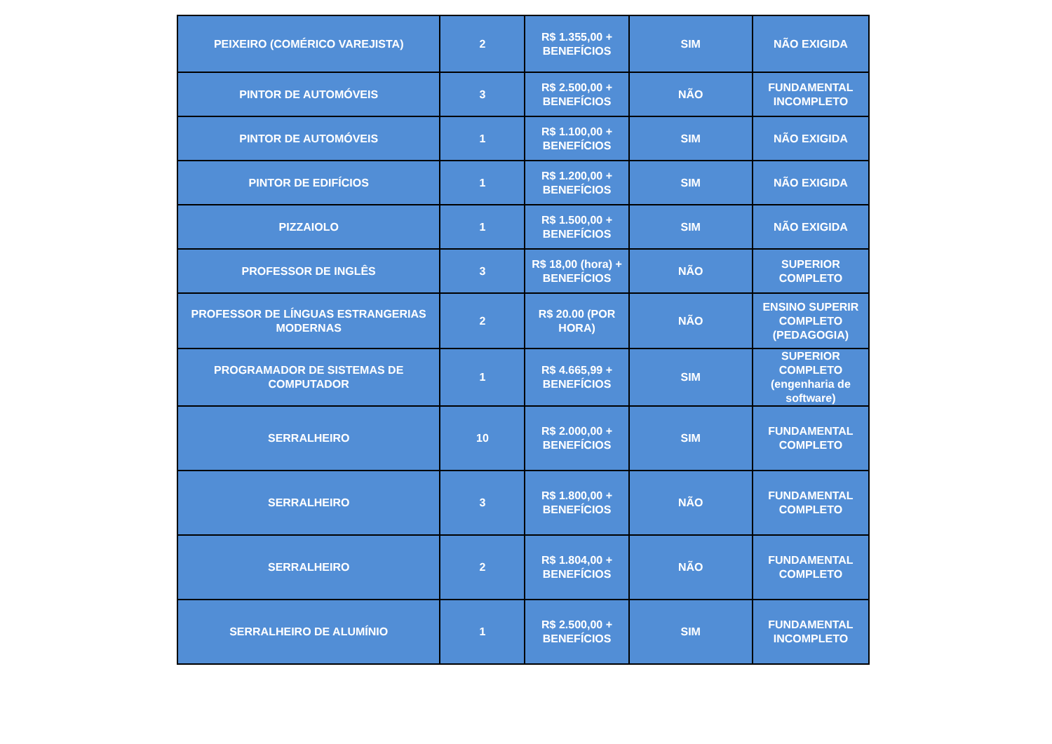| PEIXEIRO (COMÉRICO VAREJISTA) | 2 | R$ 1.355,00 + BENEFÍCIOS | SIM | NÃO EXIGIDA |
| PINTOR DE AUTOMÓVEIS | 3 | R$ 2.500,00 + BENEFÍCIOS | NÃO | FUNDAMENTAL INCOMPLETO |
| PINTOR DE AUTOMÓVEIS | 1 | R$ 1.100,00 + BENEFÍCIOS | SIM | NÃO EXIGIDA |
| PINTOR DE EDIFÍCIOS | 1 | R$ 1.200,00 + BENEFÍCIOS | SIM | NÃO EXIGIDA |
| PIZZAIOLO | 1 | R$ 1.500,00 + BENEFÍCIOS | SIM | NÃO EXIGIDA |
| PROFESSOR DE INGLÊS | 3 | R$ 18,00 (hora) + BENEFÍCIOS | NÃO | SUPERIOR COMPLETO |
| PROFESSOR DE LÍNGUAS ESTRANGERIAS MODERNAS | 2 | R$ 20.00 (POR HORA) | NÃO | ENSINO SUPERIR COMPLETO (PEDAGOGIA) |
| PROGRAMADOR DE SISTEMAS DE COMPUTADOR | 1 | R$ 4.665,99 + BENEFÍCIOS | SIM | SUPERIOR COMPLETO (engenharia de software) |
| SERRALHEIRO | 10 | R$ 2.000,00 + BENEFÍCIOS | SIM | FUNDAMENTAL COMPLETO |
| SERRALHEIRO | 3 | R$ 1.800,00 + BENEFÍCIOS | NÃO | FUNDAMENTAL COMPLETO |
| SERRALHEIRO | 2 | R$ 1.804,00 + BENEFÍCIOS | NÃO | FUNDAMENTAL COMPLETO |
| SERRALHEIRO DE ALUMÍNIO | 1 | R$ 2.500,00 + BENEFÍCIOS | SIM | FUNDAMENTAL INCOMPLETO |